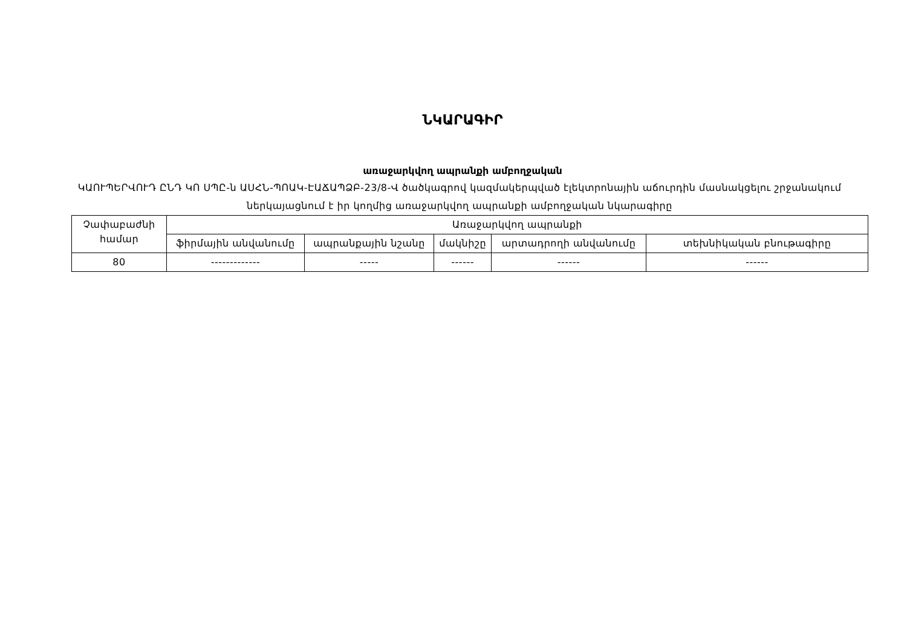ՆԿԱՐԱԳԻՐ
առաջարկվող ապրանքի ամբողջական
ԿԱՈՒՊԵՐՎՈՒԴ ԸՆԴ ԿՈ ՍՊԸ-ն ԱՍՀՆ-ՊՈԱԿ-ԷԱՃԱՊՁԲ-23/8-Վ ծածկագրով կազմակերպված էլեկտրոնային աճուրդին մասնակցելու շրջանակում ներկայացնում է իր կողմից առաջարկվող ապրանքի ամբողջական նկարագիրը
| Չափաբաժնի համար | Առաջարկվող ապրանքի | | | | |
| --- | --- | --- | --- | --- | --- |
| | ֆիրմային անվանումը | ապրանքային նշանը | մակնիշը | արտադրողի անվանումը | տեխնիկական բնութագիրը |
| 80 | ------------- | ----- | ------ | ------ | ------ |